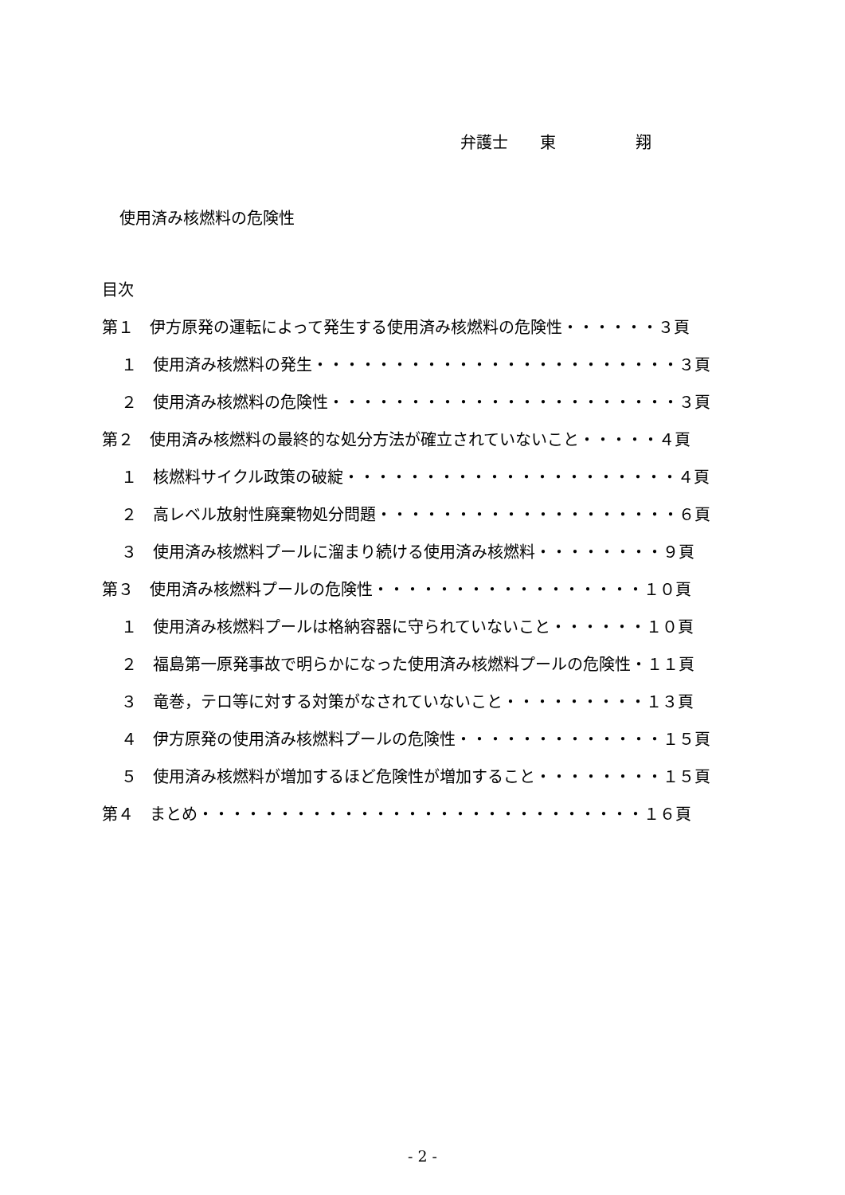弁護士　　東　　　　　翔
使用済み核燃料の危険性
目次
第１　伊方原発の運転によって発生する使用済み核燃料の危険性・・・・・・３頁
１　使用済み核燃料の発生・・・・・・・・・・・・・・・・・・・・・・・３頁
２　使用済み核燃料の危険性・・・・・・・・・・・・・・・・・・・・・・３頁
第２　使用済み核燃料の最終的な処分方法が確立されていないこと・・・・・４頁
１　核燃料サイクル政策の破綻・・・・・・・・・・・・・・・・・・・・・４頁
２　高レベル放射性廃棄物処分問題・・・・・・・・・・・・・・・・・・・６頁
３　使用済み核燃料プールに溜まり続ける使用済み核燃料・・・・・・・・９頁
第３　使用済み核燃料プールの危険性・・・・・・・・・・・・・・・・・１０頁
１　使用済み核燃料プールは格納容器に守られていないこと・・・・・・１０頁
２　福島第一原発事故で明らかになった使用済み核燃料プールの危険性・１１頁
３　竜巻，テロ等に対する対策がなされていないこと・・・・・・・・・１３頁
４　伊方原発の使用済み核燃料プールの危険性・・・・・・・・・・・・・１５頁
５　使用済み核燃料が増加するほど危険性が増加すること・・・・・・・・１５頁
第４　まとめ・・・・・・・・・・・・・・・・・・・・・・・・・・・・１６頁
- 2 -